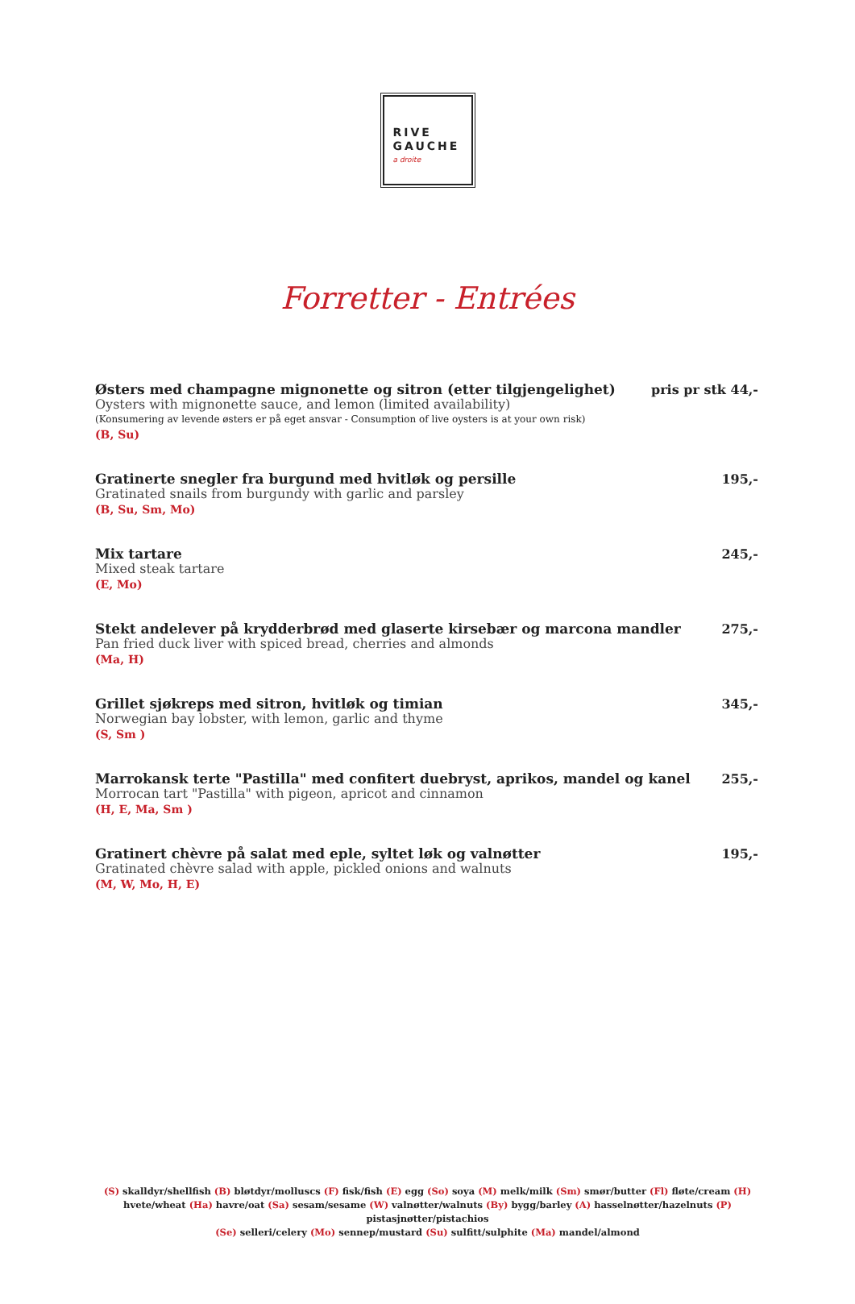RIVE
GAUCHE
a droite
Forretter - Entrées
Østers med champagne mignonette og sitron (etter tilgjengelighet)
Oysters with mignonette sauce, and lemon (limited availability)
(Konsumering av levende østers er på eget ansvar - Consumption of live oysters is at your own risk)
(B, Su)
pris pr stk 44,-
Gratinerte snegler fra burgund med hvitløk og persille
Gratinated snails from burgundy with garlic and parsley
(B, Su, Sm, Mo)
195,-
Mix tartare
Mixed steak tartare
(E, Mo)
245,-
Stekt andelever på krydderbrød med glaserte kirsebær og marcona mandler
Pan fried duck liver with spiced bread, cherries and almonds
(Ma, H)
275,-
Grillet sjøkreps med sitron, hvitløk og timian
Norwegian bay lobster, with lemon, garlic and thyme
(S, Sm )
345,-
Marrokansk terte "Pastilla" med confitert duebryst, aprikos, mandel og kanel
Morrocan tart "Pastilla" with pigeon, apricot and cinnamon
(H, E, Ma, Sm )
255,-
Gratinert chèvre på salat med eple, syltet løk og valnøtter
Gratinated chèvre salad with apple, pickled onions and walnuts
(M, W, Mo, H, E)
195,-
(S) skalldyr/shellfish (B) bløtdyr/molluscs (F) fisk/fish (E) egg (So) soya (M) melk/milk (Sm) smør/butter (Fl) fløte/cream (H) hvete/wheat (Ha) havre/oat (Sa) sesam/sesame (W) valnøtter/walnuts (By) bygg/barley (A) hasselnøtter/hazelnuts (P) pistasjnøtter/pistachios
(Se) selleri/celery (Mo) sennep/mustard (Su) sulfitt/sulphite (Ma) mandel/almond